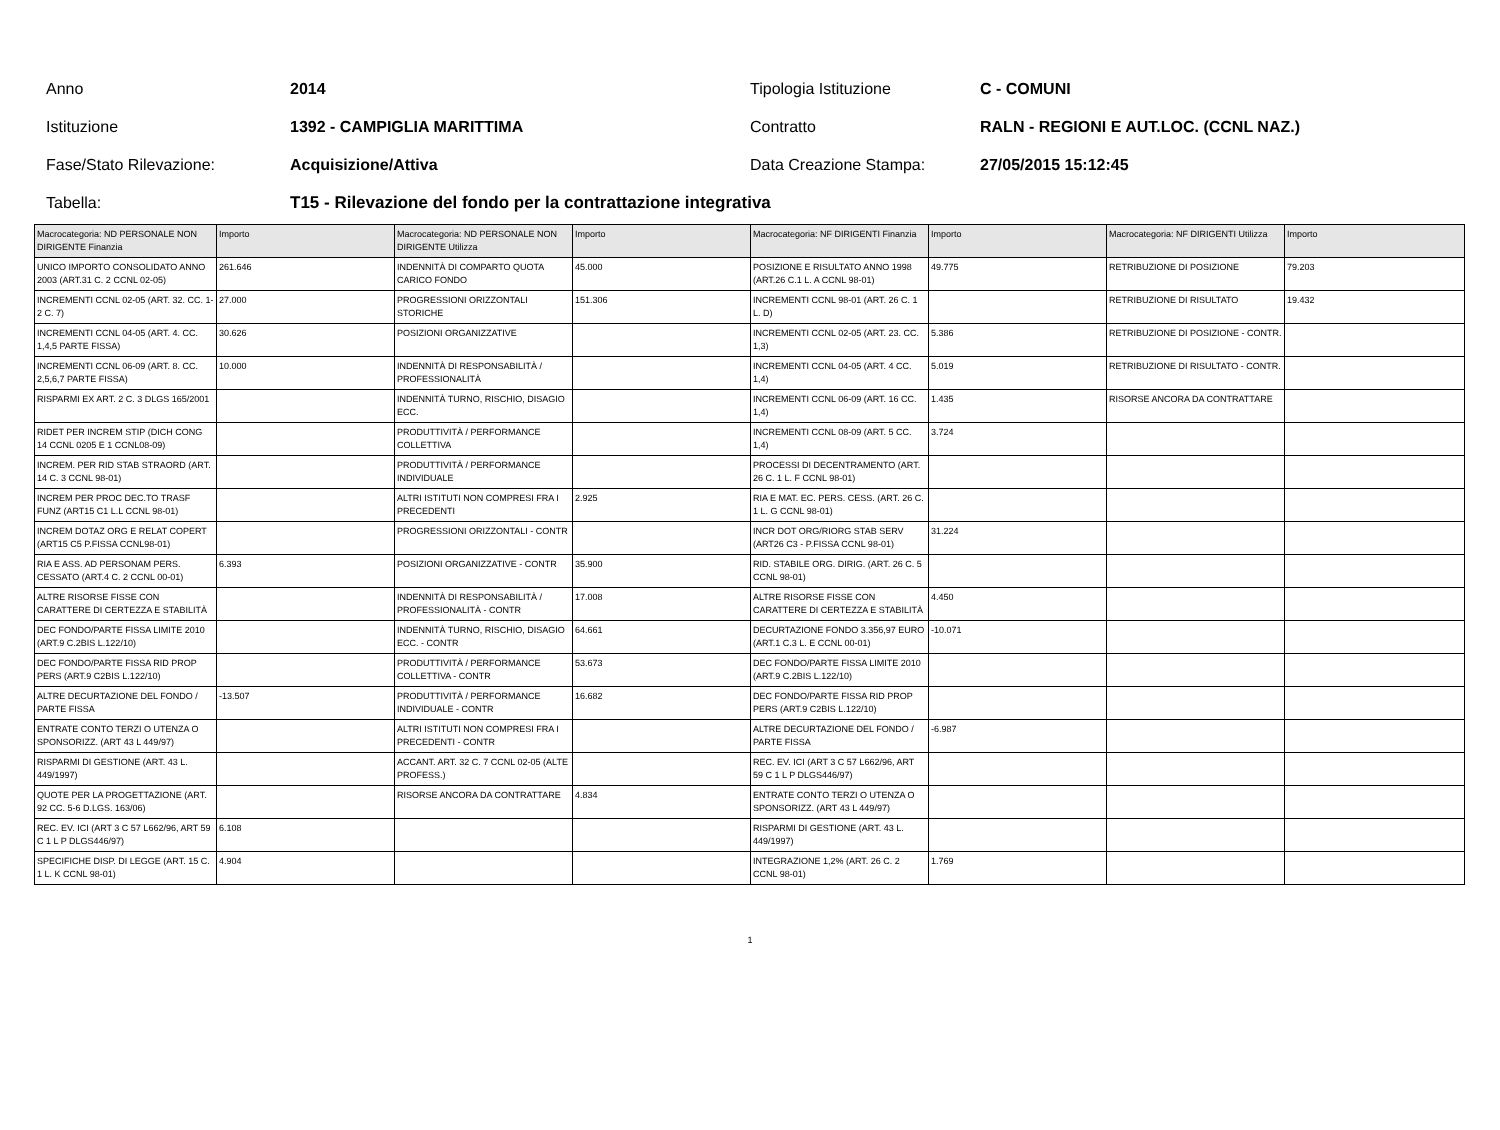Anno 2014 Tipologia Istituzione C - COMUNI
Istituzione 1392 - CAMPIGLIA MARITTIMA Contratto
RALN - REGIONI E AUT.LOC. (CCNL NAZ.)
Fase/Stato Rilevazione: Acquisizione/Attiva Data Creazione Stampa: 27/05/2015 15:12:45
Tabella:
T15 - Rilevazione del fondo per la contrattazione integrativa
| Macrocategoria: ND PERSONALE NON DIRIGENTE Finanzia | Importo | Macrocategoria: ND PERSONALE NON DIRIGENTE Utilizza | Importo | Macrocategoria: NF DIRIGENTI Finanzia | Importo | Macrocategoria: NF DIRIGENTI Utilizza | Importo |
| --- | --- | --- | --- | --- | --- | --- | --- |
| UNICO IMPORTO CONSOLIDATO ANNO 2003 (ART.31 C. 2 CCNL 02-05) | 261.646 | INDENNITÀ DI COMPARTO QUOTA CARICO FONDO | 45.000 | POSIZIONE E RISULTATO ANNO 1998 (ART.26 C.1 L. A CCNL 98-01) | 49.775 | RETRIBUZIONE DI POSIZIONE | 79.203 |
| INCREMENTI CCNL 02-05 (ART. 32. CC. 1-2 C. 7) | 27.000 | PROGRESSIONI ORIZZONTALI STORICHE | 151.306 | INCREMENTI CCNL 98-01 (ART. 26 C. 1 L. D) | | RETRIBUZIONE DI RISULTATO | 19.432 |
| INCREMENTI CCNL 04-05 (ART. 4. CC. 1,4,5 PARTE FISSA) | 30.626 | POSIZIONI ORGANIZZATIVE | | INCREMENTI CCNL 02-05 (ART. 23. CC. 1,3) | 5.386 | RETRIBUZIONE DI POSIZIONE - CONTR. | |
| INCREMENTI CCNL 06-09 (ART. 8. CC. 2,5,6,7 PARTE FISSA) | 10.000 | INDENNITÀ DI RESPONSABILITÀ / PROFESSIONALITÀ | | INCREMENTI CCNL 04-05 (ART. 4 CC. 1,4) | 5.019 | RETRIBUZIONE DI RISULTATO - CONTR. | |
| RISPARMI EX ART. 2 C. 3 DLGS 165/2001 | | INDENNITÀ TURNO, RISCHIO, DISAGIO ECC. | | INCREMENTI CCNL 06-09 (ART. 16 CC. 1,4) | 1.435 | RISORSE ANCORA DA CONTRATTARE | |
| RIDET PER INCREM STIP (DICH CONG 14 CCNL 0205 E 1 CCNL08-09) | | PRODUTTIVITÀ / PERFORMANCE COLLETTIVA | | INCREMENTI CCNL 08-09 (ART. 5 CC. 1,4) | 3.724 | | |
| INCREM. PER RID STAB STRAORD (ART. 14 C. 3 CCNL 98-01) | | PRODUTTIVITÀ / PERFORMANCE INDIVIDUALE | | PROCESSI DI DECENTRAMENTO (ART. 26 C. 1 L. F CCNL 98-01) | | | |
| INCREM PER PROC DEC.TO TRASF FUNZ (ART15 C1 L.L CCNL 98-01) | | ALTRI ISTITUTI NON COMPRESI FRA I PRECEDENTI | 2.925 | RIA E MAT. EC. PERS. CESS. (ART. 26 C. 1 L. G CCNL 98-01) | | | |
| INCREM DOTAZ ORG E RELAT COPERT (ART15 C5 P.FISSA CCNL98-01) | | PROGRESSIONI ORIZZONTALI - CONTR | | INCR DOT ORG/RIORG STAB SERV (ART26 C3 - P.FISSA CCNL 98-01) | 31.224 | | |
| RIA E ASS. AD PERSONAM PERS. CESSATO (ART.4 C. 2 CCNL 00-01) | 6.393 | POSIZIONI ORGANIZZATIVE - CONTR | 35.900 | RID. STABILE ORG. DIRIG. (ART. 26 C. 5 CCNL 98-01) | | | |
| ALTRE RISORSE FISSE CON CARATTERE DI CERTEZZA E STABILITÀ | | INDENNITÀ DI RESPONSABILITÀ / PROFESSIONALITÀ - CONTR | 17.008 | ALTRE RISORSE FISSE CON CARATTERE DI CERTEZZA E STABILITÀ | 4.450 | | |
| DEC FONDO/PARTE FISSA LIMITE 2010 (ART.9 C.2BIS L.122/10) | | INDENNITÀ TURNO, RISCHIO, DISAGIO ECC. - CONTR | 64.661 | DECURTAZIONE FONDO 3.356,97 EURO (ART.1 C.3 L. E CCNL 00-01) | -10.071 | | |
| DEC FONDO/PARTE FISSA RID PROP PERS (ART.9 C2BIS L.122/10) | | PRODUTTIVITÀ / PERFORMANCE COLLETTIVA - CONTR | 53.673 | DEC FONDO/PARTE FISSA LIMITE 2010 (ART.9 C.2BIS L.122/10) | | | |
| ALTRE DECURTAZIONE DEL FONDO / PARTE FISSA | -13.507 | PRODUTTIVITÀ / PERFORMANCE INDIVIDUALE - CONTR | 16.682 | DEC FONDO/PARTE FISSA RID PROP PERS (ART.9 C2BIS L.122/10) | | | |
| ENTRATE CONTO TERZI O UTENZA O SPONSORIZZ. (ART 43 L 449/97) | | ALTRI ISTITUTI NON COMPRESI FRA I PRECEDENTI - CONTR | | ALTRE DECURTAZIONE DEL FONDO / PARTE FISSA | -6.987 | | |
| RISPARMI DI GESTIONE (ART. 43 L. 449/1997) | | ACCANT. ART. 32 C. 7 CCNL 02-05 (ALTE PROFESS.) | | REC. EV. ICI (ART 3 C 57 L662/96, ART 59 C 1 L P DLGS446/97) | | | |
| QUOTE PER LA PROGETTAZIONE (ART. 92 CC. 5-6 D.LGS. 163/06) | | RISORSE ANCORA DA CONTRATTARE | 4.834 | ENTRATE CONTO TERZI O UTENZA O SPONSORIZZ. (ART 43 L 449/97) | | | |
| REC. EV. ICI (ART 3 C 57 L662/96, ART 59 C 1 L P DLGS446/97) | 6.108 | | | RISPARMI DI GESTIONE (ART. 43 L. 449/1997) | | | |
| SPECIFICHE DISP. DI LEGGE (ART. 15 C. 1 L. K CCNL 98-01) | 4.904 | | | INTEGRAZIONE 1,2% (ART. 26 C. 2 CCNL 98-01) | 1.769 | | |
1